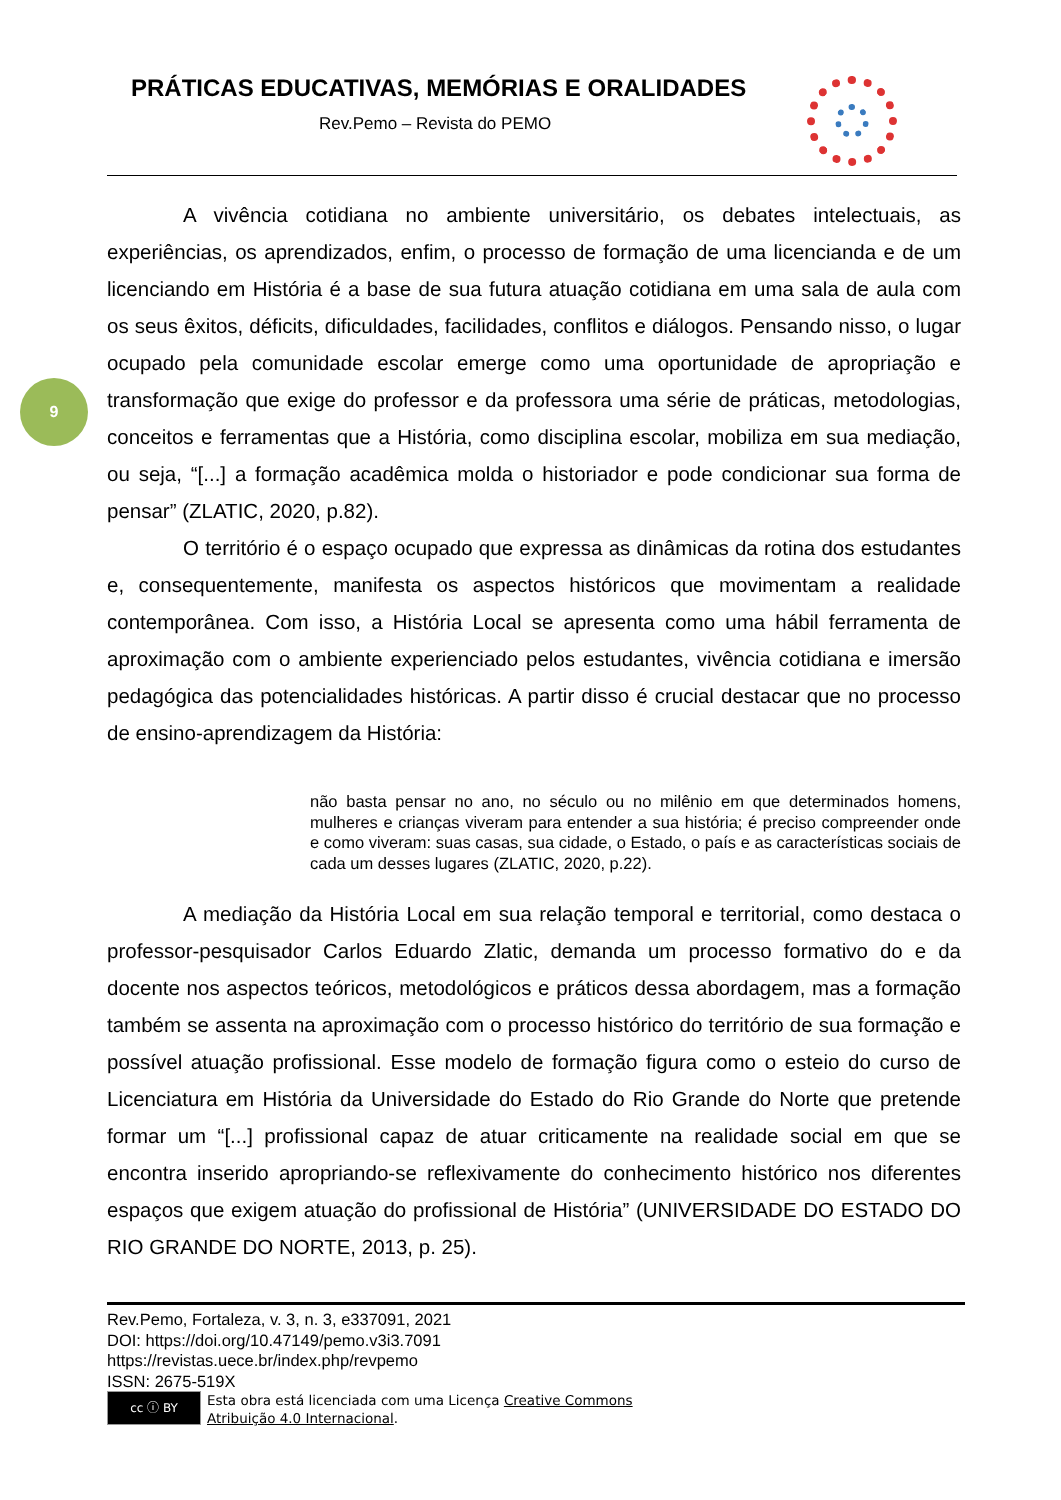PRÁTICAS EDUCATIVAS, MEMÓRIAS E ORALIDADES
Rev.Pemo – Revista do PEMO
9
A vivência cotidiana no ambiente universitário, os debates intelectuais, as experiências, os aprendizados, enfim, o processo de formação de uma licencianda e de um licenciando em História é a base de sua futura atuação cotidiana em uma sala de aula com os seus êxitos, déficits, dificuldades, facilidades, conflitos e diálogos. Pensando nisso, o lugar ocupado pela comunidade escolar emerge como uma oportunidade de apropriação e transformação que exige do professor e da professora uma série de práticas, metodologias, conceitos e ferramentas que a História, como disciplina escolar, mobiliza em sua mediação, ou seja, “[...] a formação acadêmica molda o historiador e pode condicionar sua forma de pensar” (ZLATIC, 2020, p.82).
O território é o espaço ocupado que expressa as dinâmicas da rotina dos estudantes e, consequentemente, manifesta os aspectos históricos que movimentam a realidade contemporânea. Com isso, a História Local se apresenta como uma hábil ferramenta de aproximação com o ambiente experienciado pelos estudantes, vivência cotidiana e imersão pedagógica das potencialidades históricas. A partir disso é crucial destacar que no processo de ensino-aprendizagem da História:
não basta pensar no ano, no século ou no milênio em que determinados homens, mulheres e crianças viveram para entender a sua história; é preciso compreender onde e como viveram: suas casas, sua cidade, o Estado, o país e as características sociais de cada um desses lugares (ZLATIC, 2020, p.22).
A mediação da História Local em sua relação temporal e territorial, como destaca o professor-pesquisador Carlos Eduardo Zlatic, demanda um processo formativo do e da docente nos aspectos teóricos, metodológicos e práticos dessa abordagem, mas a formação também se assenta na aproximação com o processo histórico do território de sua formação e possível atuação profissional. Esse modelo de formação figura como o esteio do curso de Licenciatura em História da Universidade do Estado do Rio Grande do Norte que pretende formar um “[...] profissional capaz de atuar criticamente na realidade social em que se encontra inserido apropriando-se reflexivamente do conhecimento histórico nos diferentes espaços que exigem atuação do profissional de História” (UNIVERSIDADE DO ESTADO DO RIO GRANDE DO NORTE, 2013, p. 25).
Rev.Pemo, Fortaleza, v. 3, n. 3, e337091, 2021
DOI: https://doi.org/10.47149/pemo.v3i3.7091
https://revistas.uece.br/index.php/revpemo
ISSN: 2675-519X
cc ⓘ BY
Esta obra está licenciada com uma Licença Creative Commons
Atribuição 4.0 Internacional.